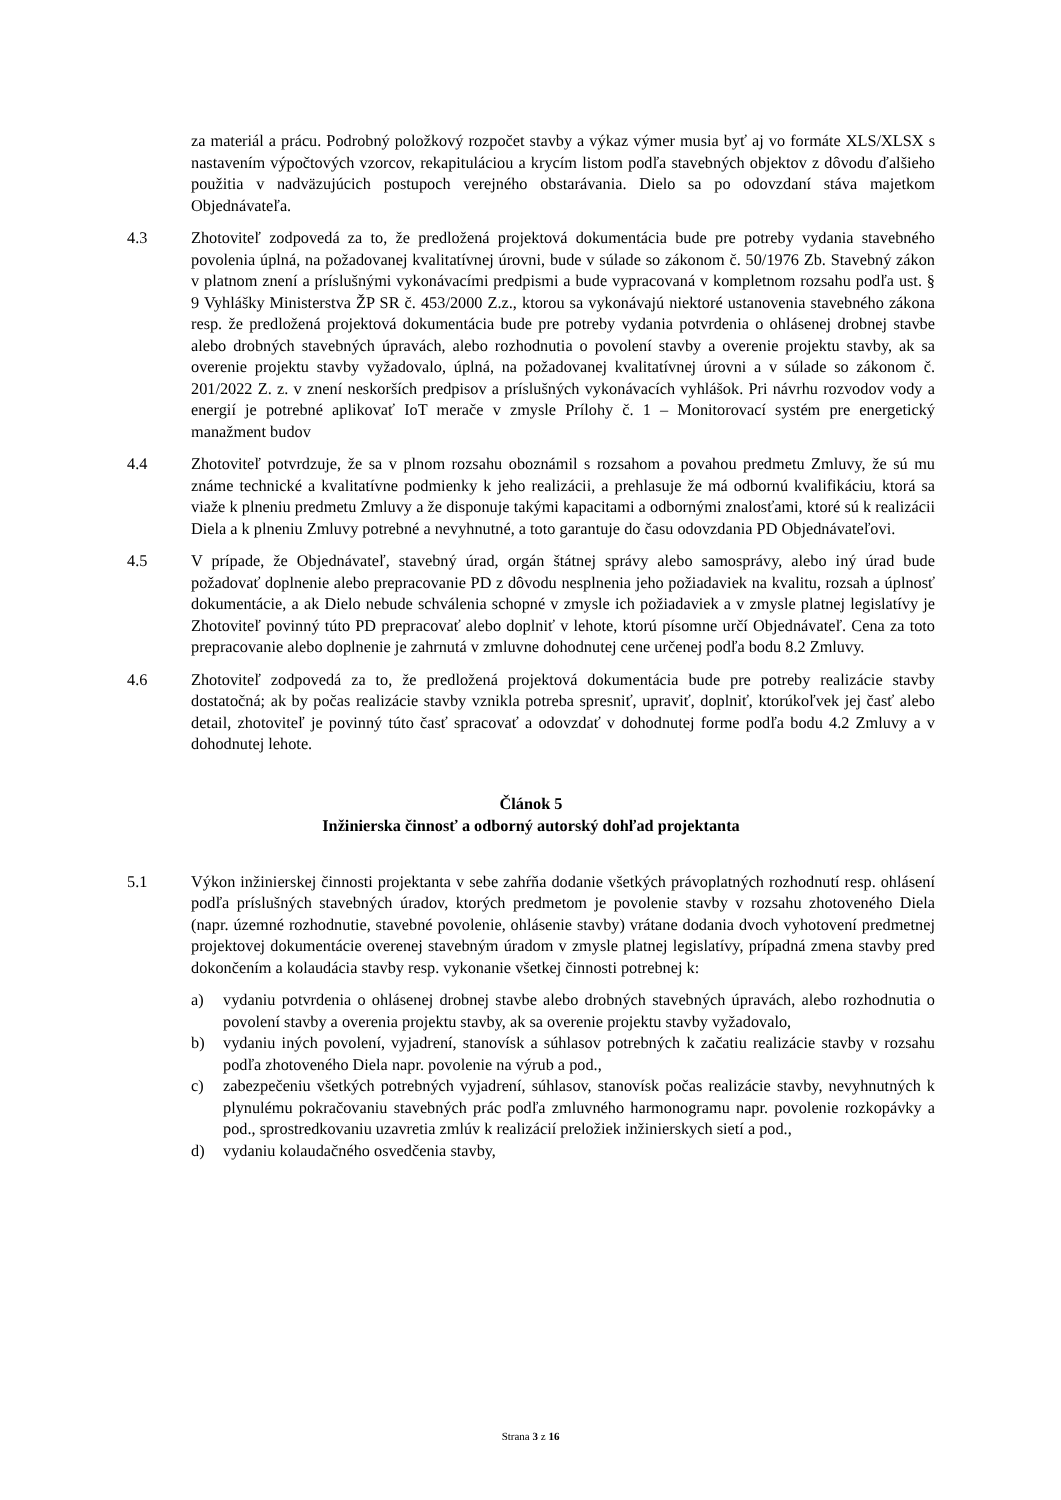za materiál a prácu. Podrobný položkový rozpočet stavby a výkaz výmer musia byť aj vo formáte XLS/XLSX s nastavením výpočtových vzorcov, rekapituláciou a krycím listom podľa stavebných objektov z dôvodu ďalšieho použitia v nadväzujúcich postupoch verejného obstarávania. Dielo sa po odovzdaní stáva majetkom Objednávateľa.
4.3 Zhotoviteľ zodpovedá za to, že predložená projektová dokumentácia bude pre potreby vydania stavebného povolenia úplná, na požadovanej kvalitatívnej úrovni, bude v súlade so zákonom č. 50/1976 Zb. Stavebný zákon v platnom znení a príslušnými vykonávacími predpismi a bude vypracovaná v kompletnom rozsahu podľa ust. § 9 Vyhlášky Ministerstva ŽP SR č. 453/2000 Z.z., ktorou sa vykonávajú niektoré ustanovenia stavebného zákona resp. že predložená projektová dokumentácia bude pre potreby vydania potvrdenia o ohlásenej drobnej stavbe alebo drobných stavebných úpravách, alebo rozhodnutia o povolení stavby a overenie projektu stavby, ak sa overenie projektu stavby vyžadovalo, úplná, na požadovanej kvalitatívnej úrovni a v súlade so zákonom č. 201/2022 Z. z. v znení neskorších predpisov a príslušných vykonávacích vyhlášok. Pri návrhu rozvodov vody a energií je potrebné aplikovať IoT merače v zmysle Prílohy č. 1 – Monitorovací systém pre energetický manažment budov
4.4 Zhotoviteľ potvrdzuje, že sa v plnom rozsahu oboznámil s rozsahom a povahou predmetu Zmluvy, že sú mu známe technické a kvalitatívne podmienky k jeho realizácii, a prehlasuje že má odbornú kvalifikáciu, ktorá sa viaže k plneniu predmetu Zmluvy a že disponuje takými kapacitami a odbornými znalosťami, ktoré sú k realizácii Diela a k plneniu Zmluvy potrebné a nevyhnutné, a toto garantuje do času odovzdania PD Objednávateľovi.
4.5 V prípade, že Objednávateľ, stavebný úrad, orgán štátnej správy alebo samosprávy, alebo iný úrad bude požadovať doplnenie alebo prepracovanie PD z dôvodu nesplnenia jeho požiadaviek na kvalitu, rozsah a úplnosť dokumentácie, a ak Dielo nebude schválenia schopné v zmysle ich požiadaviek a v zmysle platnej legislatívy je Zhotoviteľ povinný túto PD prepracovať alebo doplniť v lehote, ktorú písomne určí Objednávateľ. Cena za toto prepracovanie alebo doplnenie je zahrnutá v zmluvne dohodnutej cene určenej podľa bodu 8.2 Zmluvy.
4.6 Zhotoviteľ zodpovedá za to, že predložená projektová dokumentácia bude pre potreby realizácie stavby dostatočná; ak by počas realizácie stavby vznikla potreba spresniť, upraviť, doplniť, ktorúkoľvek jej časť alebo detail, zhotoviteľ je povinný túto časť spracovať a odovzdať v dohodnutej forme podľa bodu 4.2 Zmluvy a v dohodnutej lehote.
Článok 5
Inžinierska činnosť a odborný autorský dohľad projektanta
5.1 Výkon inžinierskej činnosti projektanta v sebe zahŕňa dodanie všetkých právoplatných rozhodnutí resp. ohlásení podľa príslušných stavebných úradov, ktorých predmetom je povolenie stavby v rozsahu zhotoveného Diela (napr. územné rozhodnutie, stavebné povolenie, ohlásenie stavby) vrátane dodania dvoch vyhotovení predmetnej projektovej dokumentácie overenej stavebným úradom v zmysle platnej legislatívy, prípadná zmena stavby pred dokončením a kolaudácia stavby resp. vykonanie všetkej činnosti potrebnej k:
a) vydaniu potvrdenia o ohlásenej drobnej stavbe alebo drobných stavebných úpravách, alebo rozhodnutia o povolení stavby a overenia projektu stavby, ak sa overenie projektu stavby vyžadovalo,
b) vydaniu iných povolení, vyjadrení, stanovísk a súhlasov potrebných k začatiu realizácie stavby v rozsahu podľa zhotoveného Diela napr. povolenie na výrub a pod.,
c) zabezpečeniu všetkých potrebných vyjadrení, súhlasov, stanovísk počas realizácie stavby, nevyhnutných k plynulému pokračovaniu stavebných prác podľa zmluvného harmonogramu napr. povolenie rozkopávky a pod., sprostredkovaniu uzavretia zmlúv k realizácií preložiek inžinierskych sietí a pod.,
d) vydaniu kolaudačného osvedčenia stavby,
Strana 3 z 16